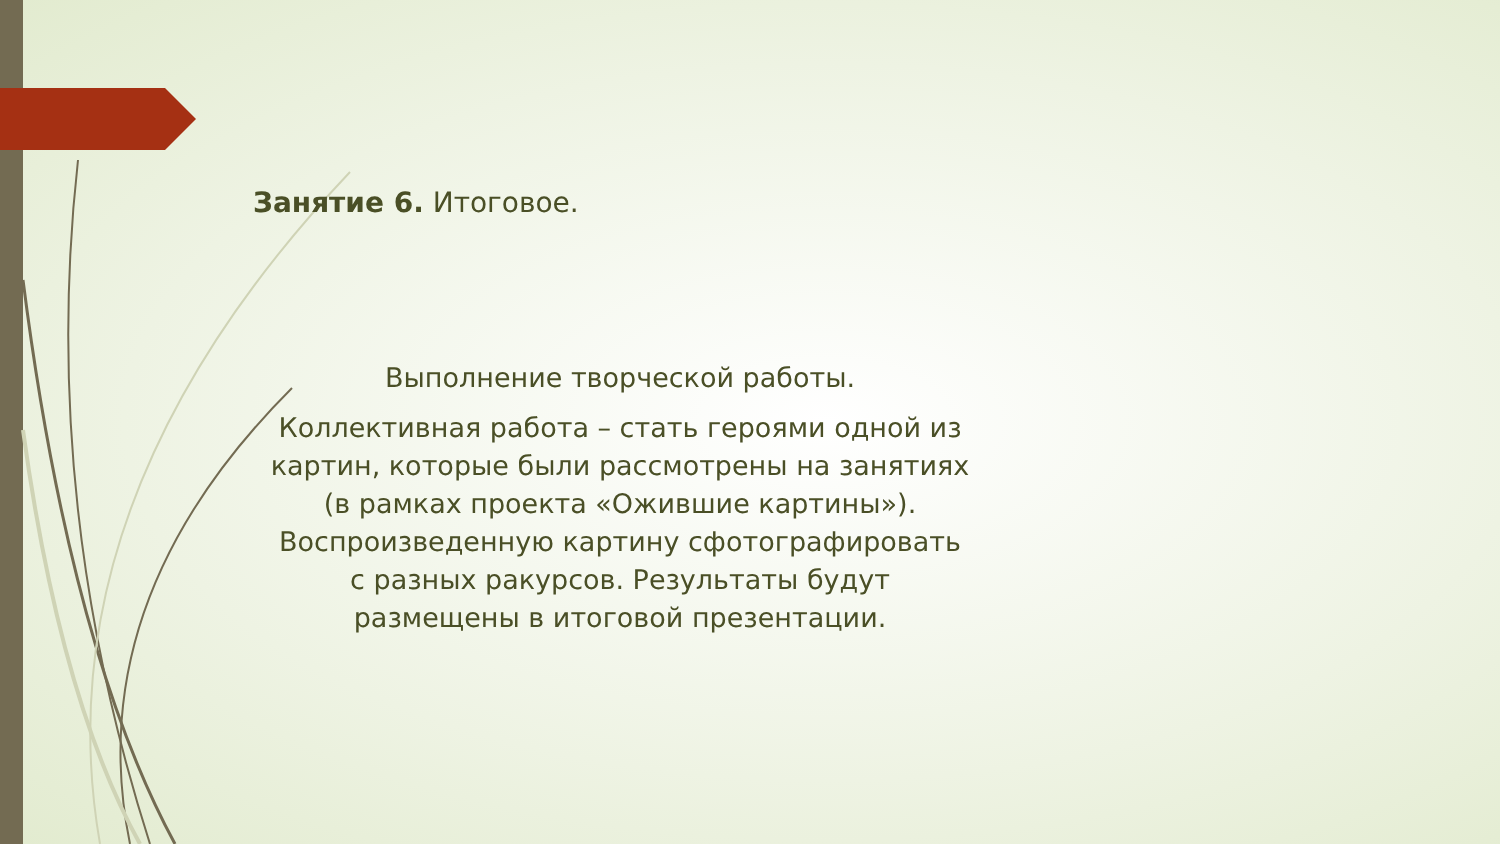Занятие 6. Итоговое.
Выполнение творческой работы.
Коллективная работа – стать героями одной из картин, которые были рассмотрены на занятиях (в рамках проекта «Ожившие картины»). Воспроизведенную картину сфотографировать с разных ракурсов. Результаты будут размещены в итоговой презентации.